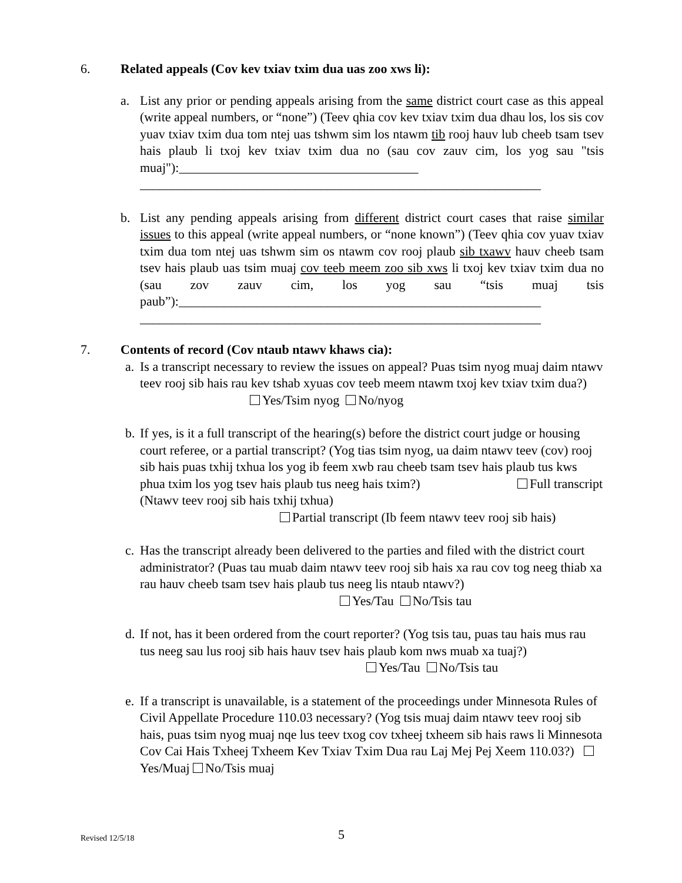6. Related appeals (Cov kev txiav txim dua uas zoo xws li):
a. List any prior or pending appeals arising from the same district court case as this appeal (write appeal numbers, or “none”) (Teev qhia cov kev txiav txim dua dhau los, los sis cov yuav txiav txim dua tom ntej uas tshwm sim los ntawm tib rooj hauv lub cheeb tsam tsev hais plaub li txoj kev txiav txim dua no (sau cov zauv cim, los yog sau "tsis muaj"):_____________________________________
______________________________________________________________
b. List any pending appeals arising from different district court cases that raise similar issues to this appeal (write appeal numbers, or “none known”) (Teev qhia cov yuav txiav txim dua tom ntej uas tshwm sim os ntawm cov rooj plaub sib txawv hauv cheeb tsam tsev hais plaub uas tsim muaj cov teeb meem zoo sib xws li txoj kev txiav txim dua no (sau zov zauv cim, los yog sau “tsis muaj tsis paub”):________________________________________________________
______________________________________________________________
7. Contents of record (Cov ntaub ntawv khaws cia):
a. Is a transcript necessary to review the issues on appeal? Puas tsim nyog muaj daim ntawv teev rooj sib hais rau kev tshab xyuas cov teeb meem ntawm txoj kev txiav txim dua?) Yes/Tsim nyog No/nyog
b. If yes, is it a full transcript of the hearing(s) before the district court judge or housing court referee, or a partial transcript? (Yog tias tsim nyog, ua daim ntawv teev (cov) rooj sib hais puas txhij txhua los yog ib feem xwb rau cheeb tsam tsev hais plaub tus kws phua txim los yog tsev hais plaub tus neeg hais txim?) Full transcript (Ntawv teev rooj sib hais txhij txhua)
Partial transcript (Ib feem ntawv teev rooj sib hais)
c. Has the transcript already been delivered to the parties and filed with the district court administrator? (Puas tau muab daim ntawv teev rooj sib hais xa rau cov tog neeg thiab xa rau hauv cheeb tsam tsev hais plaub tus neeg lis ntaub ntawv?) Yes/Tau No/Tsis tau
d. If not, has it been ordered from the court reporter? (Yog tsis tau, puas tau hais mus rau tus neeg sau lus rooj sib hais hauv tsev hais plaub kom nws muab xa tuaj?) Yes/Tau No/Tsis tau
e. If a transcript is unavailable, is a statement of the proceedings under Minnesota Rules of Civil Appellate Procedure 110.03 necessary? (Yog tsis muaj daim ntawv teev rooj sib hais, puas tsim nyog muaj nqe lus teev txog cov txheej txheem sib hais raws li Minnesota Cov Cai Hais Txheej Txheem Kev Txiav Txim Dua rau Laj Mej Pej Xeem 110.03?) Yes/Muaj No/Tsis muaj
Revised 12/5/18 5